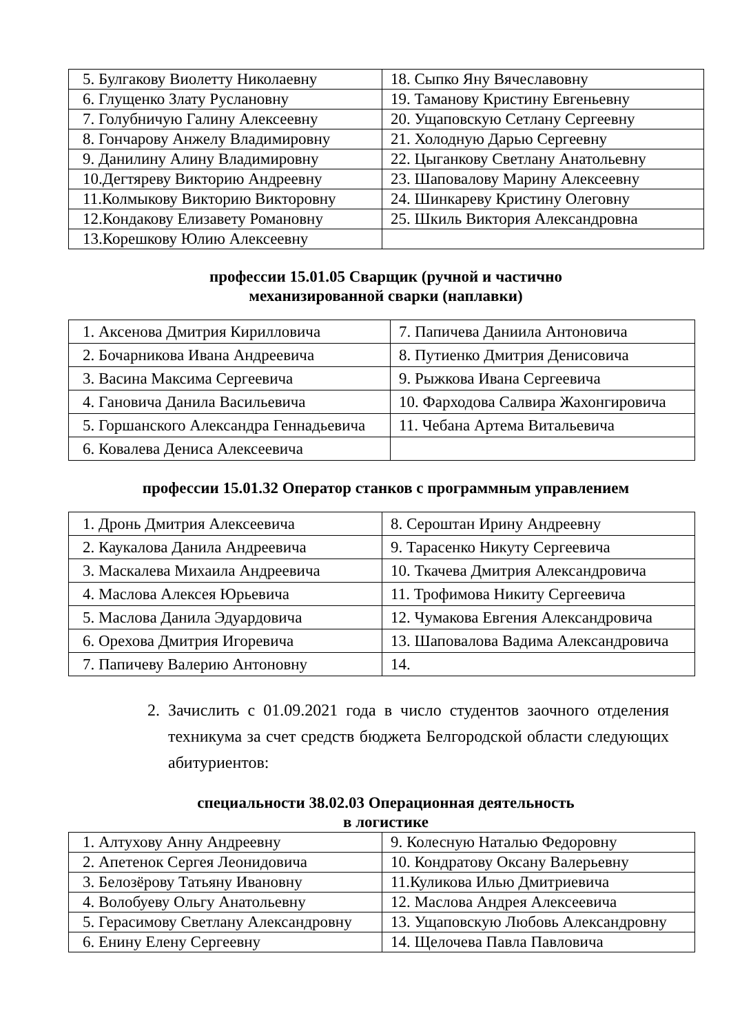| 5. Булгакову Виолетту Николаевну | 18. Сыпко Яну Вячеславовну |
| 6. Глущенко Злату Руслановну | 19. Таманову Кристину Евгеньевну |
| 7. Голубничую Галину Алексеевну | 20. Ущаповскую Сетлану Сергеевну |
| 8. Гончарову Анжелу Владимировну | 21. Холодную Дарью Сергеевну |
| 9. Данилину Алину Владимировну | 22. Цыганкову Светлану Анатольевну |
| 10.Дегтяреву Викторию Андреевну | 23. Шаповалову Марину Алексеевну |
| 11.Колмыкову Викторию Викторовну | 24. Шинкареву Кристину Олеговну |
| 12.Кондакову Елизавету Романовну | 25. Шкиль Виктория Александровна |
| 13.Корешкову Юлию Алексеевну | |
профессии 15.01.05 Сварщик (ручной и частично
механизированной сварки (наплавки)
| 1. Аксенова Дмитрия Кирилловича | 7. Папичева Даниила Антоновича |
| 2. Бочарникова Ивана Андреевича | 8. Путиенко Дмитрия Денисовича |
| 3. Васина Максима Сергеевича | 9. Рыжкова Ивана Сергеевича |
| 4. Гановича Данила Васильевича | 10. Фарходова Салвира Жахонгировича |
| 5. Горшанского Александра Геннадьевича | 11. Чебана Артема Витальевича |
| 6. Ковалева Дениса Алексеевича | |
профессии 15.01.32 Оператор станков с программным управлением
| 1. Дронь Дмитрия Алексеевича | 8. Сероштан Ирину Андреевну |
| 2. Каукалова Данила Андреевича | 9. Тарасенко Никуту Сергеевича |
| 3. Маскалева Михаила Андреевича | 10. Ткачева Дмитрия Александровича |
| 4. Маслова Алексея Юрьевича | 11. Трофимова Никиту Сергеевича |
| 5. Маслова Данила Эдуардовича | 12. Чумакова Евгения Александровича |
| 6. Орехова Дмитрия Игоревича | 13. Шаповалова Вадима Александровича |
| 7. Папичеву Валерию Антоновну | 14. |
2. Зачислить с 01.09.2021 года в число студентов заочного отделения техникума за счет средств бюджета Белгородской области следующих абитуриентов:
специальности 38.02.03 Операционная деятельность
в логистике
| 1. Алтухову Анну Андреевну | 9. Колесную Наталью Федоровну |
| 2. Апетенок Сергея Леонидовича | 10. Кондратову Оксану Валерьевну |
| 3. Белозёрову Татьяну Ивановну | 11.Куликова Илью Дмитриевича |
| 4. Волобуеву Ольгу Анатольевну | 12. Маслова Андрея Алексеевича |
| 5. Герасимову Светлану Александровну | 13. Ущаповскую Любовь Александровну |
| 6. Енину Елену Сергеевну | 14. Щелочева Павла Павловича |